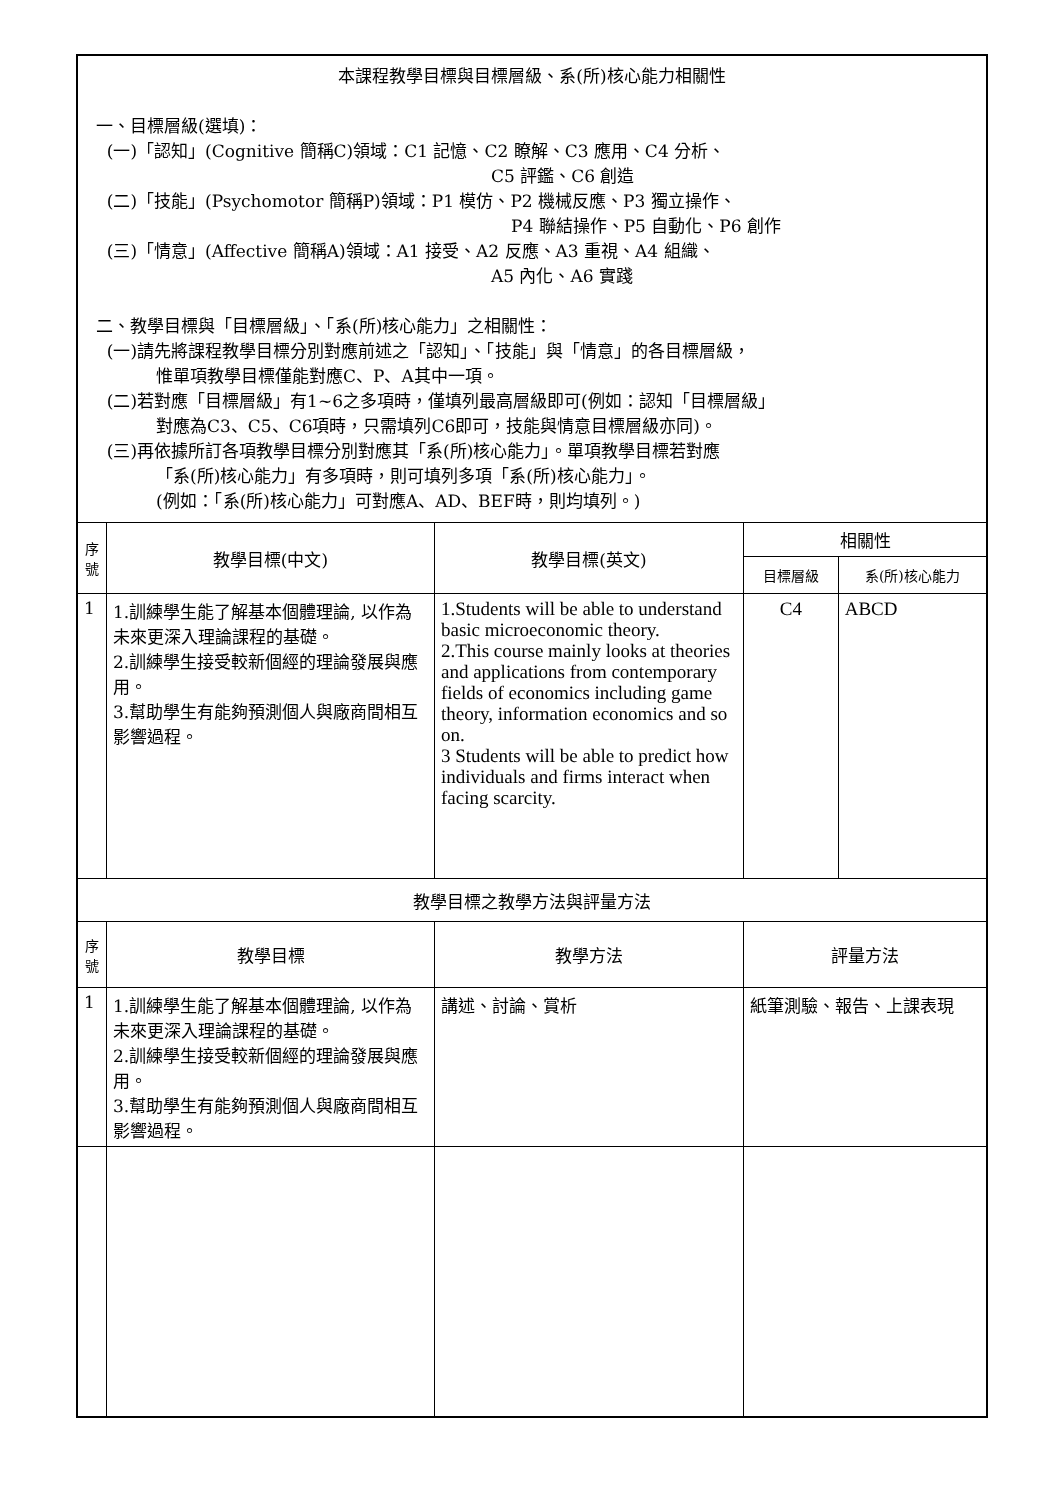| 本課程教學目標與目標層級、系(所)核心能力相關性 一、目標層級(選填)： (一)「認知」(Cognitive 簡稱C)領域：C1 記憶、C2 瞭解、C3 應用、C4 分析、 C5 評鑑、C6 創造 (二)「技能」(Psychomotor 簡稱P)領域：P1 模仿、P2 機械反應、P3 獨立操作、 P4 聯結操作、P5 自動化、P6 創作 (三)「情意」(Affective 簡稱A)領域：A1 接受、A2 反應、A3 重視、A4 組織、 A5 內化、A6 實踐 二、教學目標與「目標層級」、「系(所)核心能力」之相關性： (一)請先將課程教學目標分別對應前述之「認知」、「技能」與「情意」的各目標層級， 惟單項教學目標僅能對應C、P、A其中一項。 (二)若對應「目標層級」有1~6之多項時，僅填列最高層級即可(例如：認知「目標層級」 對應為C3、C5、C6項時，只需填列C6即可，技能與情意目標層級亦同)。 (三)再依據所訂各項教學目標分別對應其「系(所)核心能力」。單項教學目標若對應 「系(所)核心能力」有多項時，則可填列多項「系(所)核心能力」。 (例如：「系(所)核心能力」可對應A、AD、BEF時，則均填列。) | | | | |
| 序 號 | 教學目標(中文) | 教學目標(英文) | 相關性 | |
| | | | 目標層級 | 系(所)核心能力 |
| 1 | 1.訓練學生能了解基本個體理論, 以作為未來更深入理論課程的基礎。 2.訓練學生接受較新個經的理論發展與應用。 3.幫助學生有能夠預測個人與廠商間相互影響過程。 | 1.Students will be able to understand basic microeconomic theory. 2.This course mainly looks at theories and applications from contemporary fields of economics including game theory, information economics and so on. 3 Students will be able to predict how individuals and firms interact when facing scarcity. | C4 | ABCD |
| 教學目標之教學方法與評量方法 | | | | |
| 序 號 | 教學目標 | 教學方法 | 評量方法 | |
| 1 | 1.訓練學生能了解基本個體理論, 以作為未來更深入理論課程的基礎。 2.訓練學生接受較新個經的理論發展與應用。 3.幫助學生有能夠預測個人與廠商間相互影響過程。 | 講述、討論、賞析 | 紙筆測驗、報告、上課表現 | |